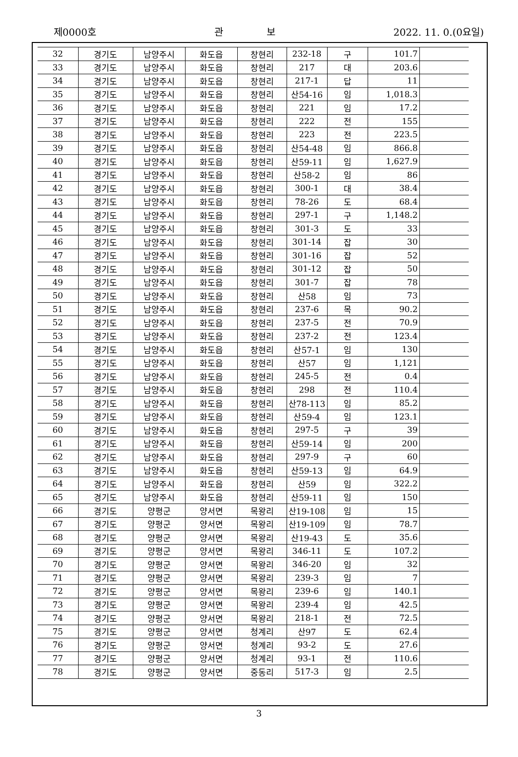제0000호 관 보 2022. 11. 0.(0요일)
| 32 | 경기도 | 남양주시 | 화도읍 | 창현리 | 232-18 | 구 | 101.7 | |
| 33 | 경기도 | 남양주시 | 화도읍 | 창현리 | 217 | 대 | 203.6 | |
| 34 | 경기도 | 남양주시 | 화도읍 | 창현리 | 217-1 | 답 | 11 | |
| 35 | 경기도 | 남양주시 | 화도읍 | 창현리 | 산54-16 | 임 | 1,018.3 | |
| 36 | 경기도 | 남양주시 | 화도읍 | 창현리 | 221 | 임 | 17.2 | |
| 37 | 경기도 | 남양주시 | 화도읍 | 창현리 | 222 | 전 | 155 | |
| 38 | 경기도 | 남양주시 | 화도읍 | 창현리 | 223 | 전 | 223.5 | |
| 39 | 경기도 | 남양주시 | 화도읍 | 창현리 | 산54-48 | 임 | 866.8 | |
| 40 | 경기도 | 남양주시 | 화도읍 | 창현리 | 산59-11 | 임 | 1,627.9 | |
| 41 | 경기도 | 남양주시 | 화도읍 | 창현리 | 산58-2 | 임 | 86 | |
| 42 | 경기도 | 남양주시 | 화도읍 | 창현리 | 300-1 | 대 | 38.4 | |
| 43 | 경기도 | 남양주시 | 화도읍 | 창현리 | 78-26 | 도 | 68.4 | |
| 44 | 경기도 | 남양주시 | 화도읍 | 창현리 | 297-1 | 구 | 1,148.2 | |
| 45 | 경기도 | 남양주시 | 화도읍 | 창현리 | 301-3 | 도 | 33 | |
| 46 | 경기도 | 남양주시 | 화도읍 | 창현리 | 301-14 | 잡 | 30 | |
| 47 | 경기도 | 남양주시 | 화도읍 | 창현리 | 301-16 | 잡 | 52 | |
| 48 | 경기도 | 남양주시 | 화도읍 | 창현리 | 301-12 | 잡 | 50 | |
| 49 | 경기도 | 남양주시 | 화도읍 | 창현리 | 301-7 | 잡 | 78 | |
| 50 | 경기도 | 남양주시 | 화도읍 | 창현리 | 산58 | 임 | 73 | |
| 51 | 경기도 | 남양주시 | 화도읍 | 창현리 | 237-6 | 목 | 90.2 | |
| 52 | 경기도 | 남양주시 | 화도읍 | 창현리 | 237-5 | 전 | 70.9 | |
| 53 | 경기도 | 남양주시 | 화도읍 | 창현리 | 237-2 | 전 | 123.4 | |
| 54 | 경기도 | 남양주시 | 화도읍 | 창현리 | 산57-1 | 임 | 130 | |
| 55 | 경기도 | 남양주시 | 화도읍 | 창현리 | 산57 | 임 | 1,121 | |
| 56 | 경기도 | 남양주시 | 화도읍 | 창현리 | 245-5 | 전 | 0.4 | |
| 57 | 경기도 | 남양주시 | 화도읍 | 창현리 | 298 | 전 | 110.4 | |
| 58 | 경기도 | 남양주시 | 화도읍 | 창현리 | 산78-113 | 임 | 85.2 | |
| 59 | 경기도 | 남양주시 | 화도읍 | 창현리 | 산59-4 | 임 | 123.1 | |
| 60 | 경기도 | 남양주시 | 화도읍 | 창현리 | 297-5 | 구 | 39 | |
| 61 | 경기도 | 남양주시 | 화도읍 | 창현리 | 산59-14 | 임 | 200 | |
| 62 | 경기도 | 남양주시 | 화도읍 | 창현리 | 297-9 | 구 | 60 | |
| 63 | 경기도 | 남양주시 | 화도읍 | 창현리 | 산59-13 | 임 | 64.9 | |
| 64 | 경기도 | 남양주시 | 화도읍 | 창현리 | 산59 | 임 | 322.2 | |
| 65 | 경기도 | 남양주시 | 화도읍 | 창현리 | 산59-11 | 임 | 150 | |
| 66 | 경기도 | 양평군 | 양서면 | 목왕리 | 산19-108 | 임 | 15 | |
| 67 | 경기도 | 양평군 | 양서면 | 목왕리 | 산19-109 | 임 | 78.7 | |
| 68 | 경기도 | 양평군 | 양서면 | 목왕리 | 산19-43 | 도 | 35.6 | |
| 69 | 경기도 | 양평군 | 양서면 | 목왕리 | 346-11 | 도 | 107.2 | |
| 70 | 경기도 | 양평군 | 양서면 | 목왕리 | 346-20 | 임 | 32 | |
| 71 | 경기도 | 양평군 | 양서면 | 목왕리 | 239-3 | 임 | 7 | |
| 72 | 경기도 | 양평군 | 양서면 | 목왕리 | 239-6 | 임 | 140.1 | |
| 73 | 경기도 | 양평군 | 양서면 | 목왕리 | 239-4 | 임 | 42.5 | |
| 74 | 경기도 | 양평군 | 양서면 | 목왕리 | 218-1 | 전 | 72.5 | |
| 75 | 경기도 | 양평군 | 양서면 | 청계리 | 산97 | 도 | 62.4 | |
| 76 | 경기도 | 양평군 | 양서면 | 청계리 | 93-2 | 도 | 27.6 | |
| 77 | 경기도 | 양평군 | 양서면 | 청계리 | 93-1 | 전 | 110.6 | |
| 78 | 경기도 | 양평군 | 양서면 | 중동리 | 517-3 | 임 | 2.5 | |
3